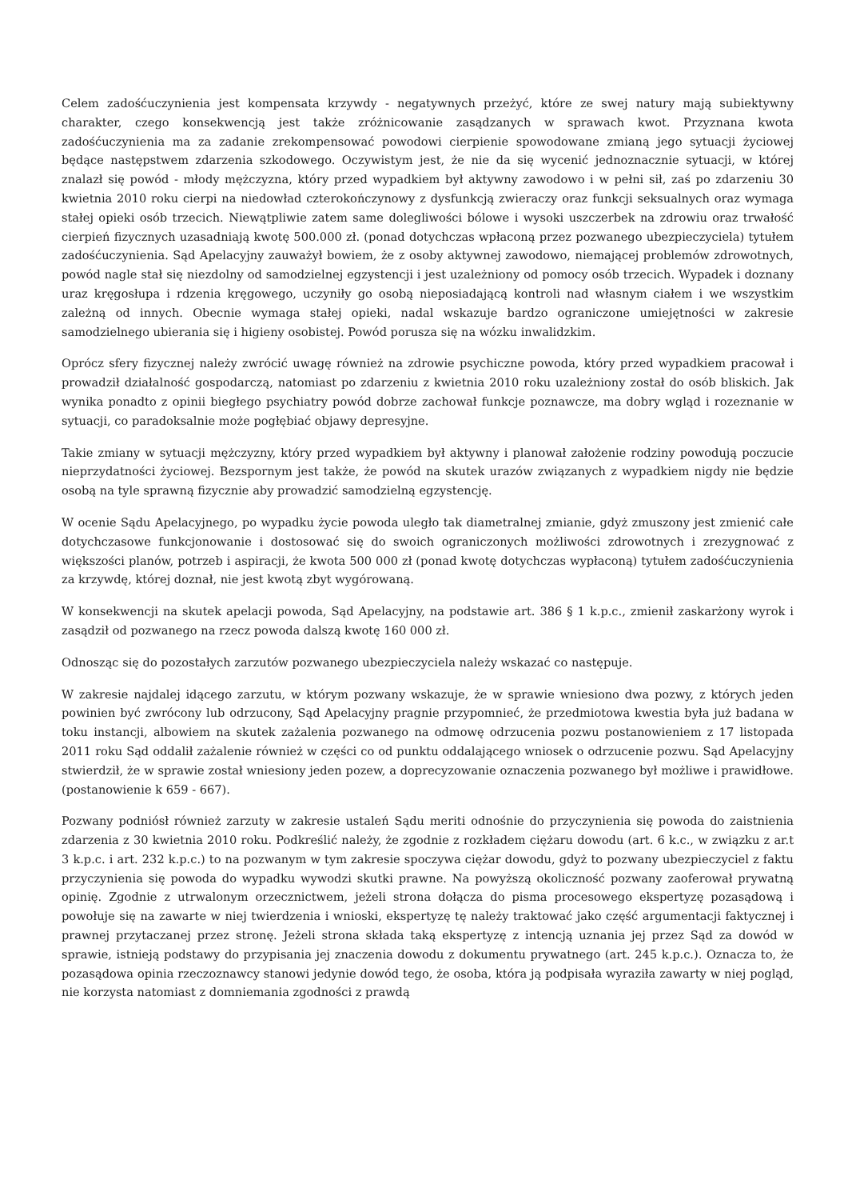Celem zadośćuczynienia jest kompensata krzywdy - negatywnych przeżyć, które ze swej natury mają subiektywny charakter, czego konsekwencją jest także zróżnicowanie zasądzanych w sprawach kwot. Przyznana kwota zadośćuczynienia ma za zadanie zrekompensować powodowi cierpienie spowodowane zmianą jego sytuacji życiowej będące następstwem zdarzenia szkodowego. Oczywistym jest, że nie da się wycenić jednoznacznie sytuacji, w której znalazł się powód - młody mężczyzna, który przed wypadkiem był aktywny zawodowo i w pełni sił, zaś po zdarzeniu 30 kwietnia 2010 roku cierpi na niedowład czterokończynowy z dysfunkcją zwieraczy oraz funkcji seksualnych oraz wymaga stałej opieki osób trzecich. Niewątpliwie zatem same dolegliwości bólowe i wysoki uszczerbek na zdrowiu oraz trwałość cierpień fizycznych uzasadniają kwotę 500.000 zł. (ponad dotychczas wpłaconą przez pozwanego ubezpieczyciela) tytułem zadośćuczynienia. Sąd Apelacyjny zauważył bowiem, że z osoby aktywnej zawodowo, niemającej problemów zdrowotnych, powód nagle stał się niezdolny od samodzielnej egzystencji i jest uzależniony od pomocy osób trzecich. Wypadek i doznany uraz kręgosłupa i rdzenia kręgowego, uczyniły go osobą nieposiadającą kontroli nad własnym ciałem i we wszystkim zależną od innych. Obecnie wymaga stałej opieki, nadal wskazuje bardzo ograniczone umiejętności w zakresie samodzielnego ubierania się i higieny osobistej. Powód porusza się na wózku inwalidzkim.
Oprócz sfery fizycznej należy zwrócić uwagę również na zdrowie psychiczne powoda, który przed wypadkiem pracował i prowadził działalność gospodarczą, natomiast po zdarzeniu z kwietnia 2010 roku uzależniony został do osób bliskich. Jak wynika ponadto z opinii biegłego psychiatry powód dobrze zachował funkcje poznawcze, ma dobry wgląd i rozeznanie w sytuacji, co paradoksalnie może pogłębiać objawy depresyjne.
Takie zmiany w sytuacji mężczyzny, który przed wypadkiem był aktywny i planował założenie rodziny powodują poczucie nieprzydatności życiowej. Bezspornym jest także, że powód na skutek urazów związanych z wypadkiem nigdy nie będzie osobą na tyle sprawną fizycznie aby prowadzić samodzielną egzystencję.
W ocenie Sądu Apelacyjnego, po wypadku życie powoda uległo tak diametralnej zmianie, gdyż zmuszony jest zmienić całe dotychczasowe funkcjonowanie i dostosować się do swoich ograniczonych możliwości zdrowotnych i zrezygnować z większości planów, potrzeb i aspiracji, że kwota 500 000 zł (ponad kwotę dotychczas wypłaconą) tytułem zadośćuczynienia za krzywdę, której doznał, nie jest kwotą zbyt wygórowaną.
W konsekwencji na skutek apelacji powoda, Sąd Apelacyjny, na podstawie art. 386 § 1 k.p.c., zmienił zaskarżony wyrok i zasądził od pozwanego na rzecz powoda dalszą kwotę 160 000 zł.
Odnosząc się do pozostałych zarzutów pozwanego ubezpieczyciela należy wskazać co następuje.
W zakresie najdalej idącego zarzutu, w którym pozwany wskazuje, że w sprawie wniesiono dwa pozwy, z których jeden powinien być zwrócony lub odrzucony, Sąd Apelacyjny pragnie przypomnieć, że przedmiotowa kwestia była już badana w toku instancji, albowiem na skutek zażalenia pozwanego na odmowę odrzucenia pozwu postanowieniem z 17 listopada 2011 roku Sąd oddalił zażalenie również w części co od punktu oddalającego wniosek o odrzucenie pozwu. Sąd Apelacyjny stwierdził, że w sprawie został wniesiony jeden pozew, a doprecyzowanie oznaczenia pozwanego był możliwe i prawidłowe. (postanowienie k 659 - 667).
Pozwany podniósł również zarzuty w zakresie ustaleń Sądu meriti odnośnie do przyczynienia się powoda do zaistnienia zdarzenia z 30 kwietnia 2010 roku. Podkreślić należy, że zgodnie z rozkładem ciężaru dowodu (art. 6 k.c., w związku z ar.t 3 k.p.c. i art. 232 k.p.c.) to na pozwanym w tym zakresie spoczywa ciężar dowodu, gdyż to pozwany ubezpieczyciel z faktu przyczynienia się powoda do wypadku wywodzi skutki prawne. Na powyższą okoliczność pozwany zaoferował prywatną opinię. Zgodnie z utrwalonym orzecznictwem, jeżeli strona dołącza do pisma procesowego ekspertyzę pozasądową i powołuje się na zawarte w niej twierdzenia i wnioski, ekspertyzę tę należy traktować jako część argumentacji faktycznej i prawnej przytaczanej przez stronę. Jeżeli strona składa taką ekspertyzę z intencją uznania jej przez Sąd za dowód w sprawie, istnieją podstawy do przypisania jej znaczenia dowodu z dokumentu prywatnego (art. 245 k.p.c.). Oznacza to, że pozasądowa opinia rzeczoznawcy stanowi jedynie dowód tego, że osoba, która ją podpisała wyraziła zawarty w niej pogląd, nie korzysta natomiast z domniemania zgodności z prawdą